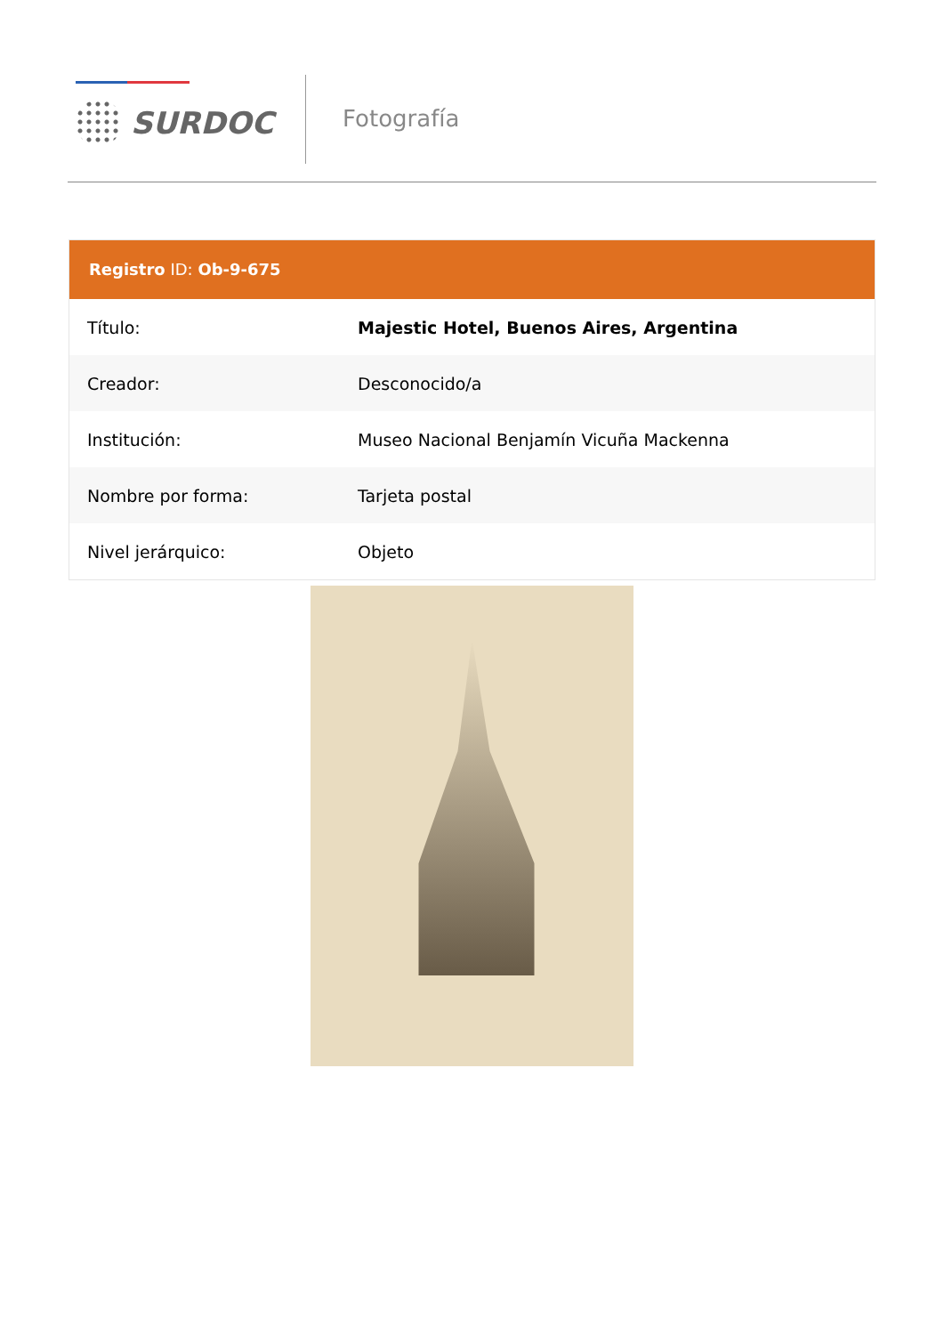SURDOC Fotografía
Registro ID: Ob-9-675
| Título: | Majestic Hotel, Buenos Aires, Argentina |
| Creador: | Desconocido/a |
| Institución: | Museo Nacional Benjamín Vicuña Mackenna |
| Nombre por forma: | Tarjeta postal |
| Nivel jerárquico: | Objeto |